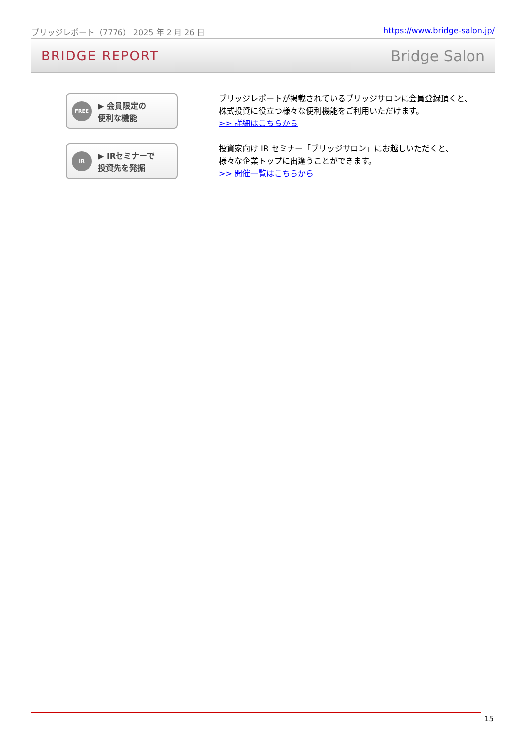ブリッジレポート（7776） 2025 年 2 月 26 日 https://www.bridge-salon.jp/
BRIDGE REPORT Bridge Salon
FREE ▶ 会員限定の
便利な機能
ブリッジレポートが掲載されているブリッジサロンに会員登録頂くと、
株式投資に役立つ様々な便利機能をご利用いただけます。
>> 詳細はこちらから
IR ▶ IRセミナーで
投資先を発掘
投資家向け IR セミナー「ブリッジサロン」にお越しいただくと、
様々な企業トップに出逢うことができます。
>> 開催一覧はこちらから
15